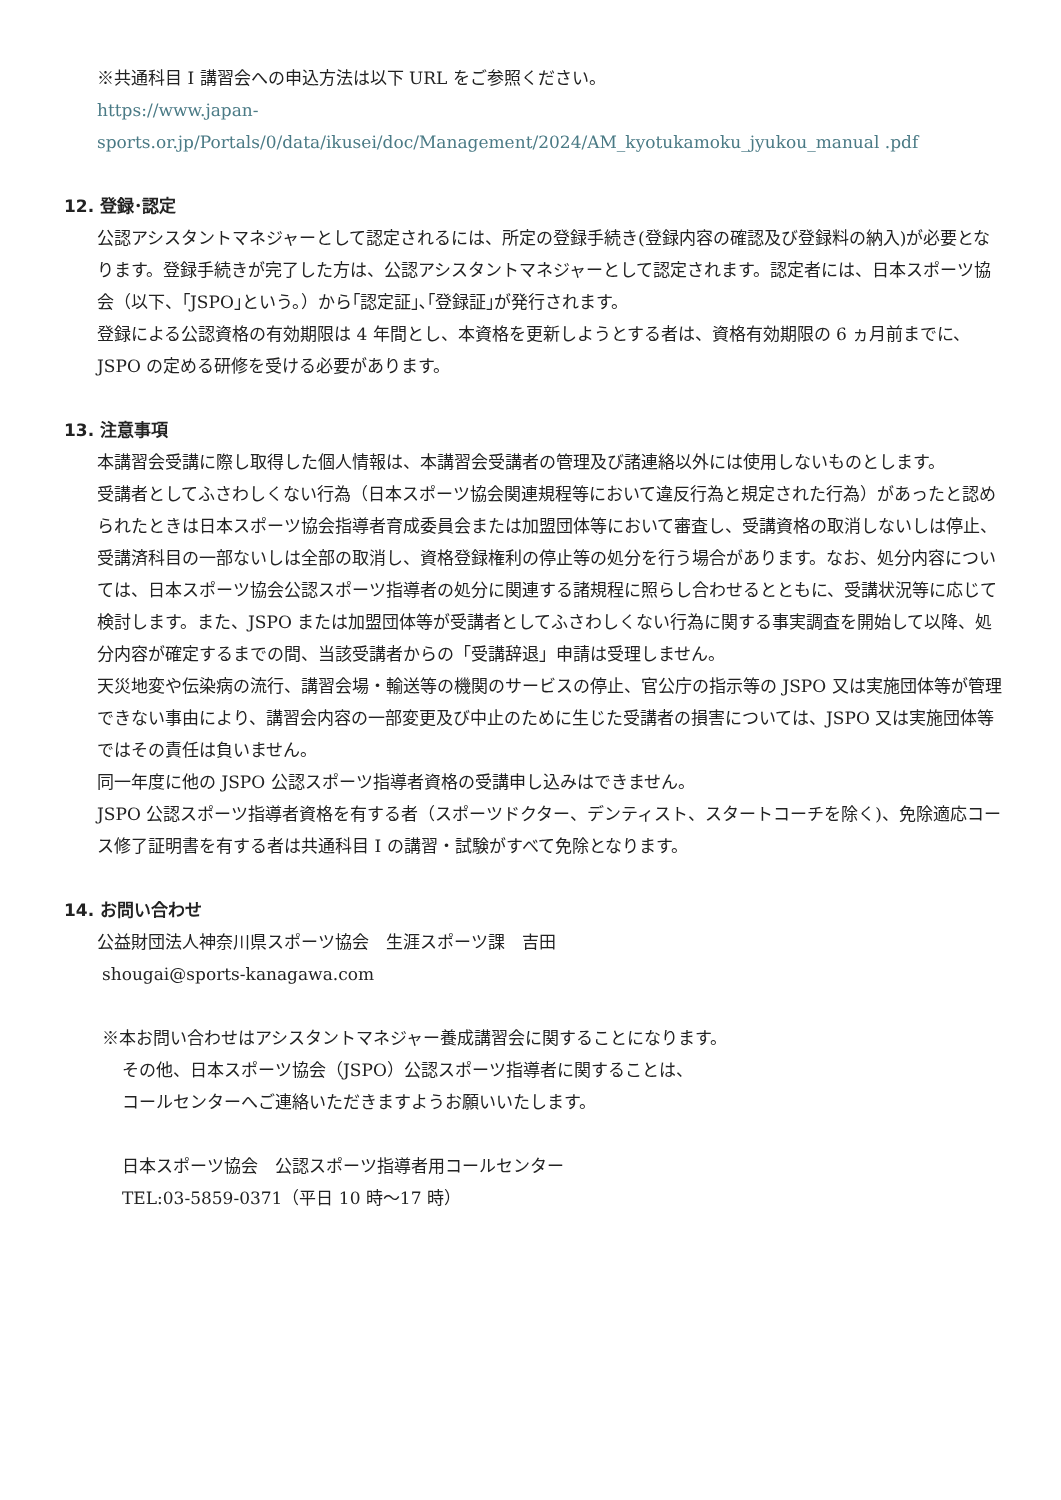※共通科目 I 講習会への申込方法は以下 URL をご参照ください。
https://www.japan-
sports.or.jp/Portals/0/data/ikusei/doc/Management/2024/AM_kyotukamoku_jyukou_manual .pdf
12. 登録･認定
公認アシスタントマネジャーとして認定されるには、所定の登録手続き(登録内容の確認及び登録料の納入)が必要となります。登録手続きが完了した方は、公認アシスタントマネジャーとして認定されます。認定者には、日本スポーツ協会（以下、｢JSPO｣という。）から｢認定証｣､｢登録証｣が発行されます。
登録による公認資格の有効期限は 4 年間とし、本資格を更新しようとする者は、資格有効期限の 6 ヵ月前までに、JSPO の定める研修を受ける必要があります。
13. 注意事項
本講習会受講に際し取得した個人情報は、本講習会受講者の管理及び諸連絡以外には使用しないものとします。
受講者としてふさわしくない行為（日本スポーツ協会関連規程等において違反行為と規定された行為）があったと認められたときは日本スポーツ協会指導者育成委員会または加盟団体等において審査し、受講資格の取消しないしは停止、受講済科目の一部ないしは全部の取消し、資格登録権利の停止等の処分を行う場合があります。なお、処分内容については、日本スポーツ協会公認スポーツ指導者の処分に関連する諸規程に照らし合わせるとともに、受講状況等に応じて検討します。また、JSPO または加盟団体等が受講者としてふさわしくない行為に関する事実調査を開始して以降、処分内容が確定するまでの間、当該受講者からの「受講辞退」申請は受理しません。
天災地変や伝染病の流行、講習会場・輸送等の機関のサービスの停止、官公庁の指示等の JSPO 又は実施団体等が管理できない事由により、講習会内容の一部変更及び中止のために生じた受講者の損害については、JSPO 又は実施団体等ではその責任は負いません。
同一年度に他の JSPO 公認スポーツ指導者資格の受講申し込みはできません。
JSPO 公認スポーツ指導者資格を有する者（スポーツドクター、デンティスト、スタートコーチを除く)、免除適応コース修了証明書を有する者は共通科目 I の講習・試験がすべて免除となります。
14. お問い合わせ
公益財団法人神奈川県スポーツ協会　生涯スポーツ課　吉田
shougai@sports-kanagawa.com
※本お問い合わせはアシスタントマネジャー養成講習会に関することになります。
その他、日本スポーツ協会（JSPO）公認スポーツ指導者に関することは、
コールセンターへご連絡いただきますようお願いいたします。
日本スポーツ協会　公認スポーツ指導者用コールセンター
TEL:03-5859-0371（平日 10 時～17 時）